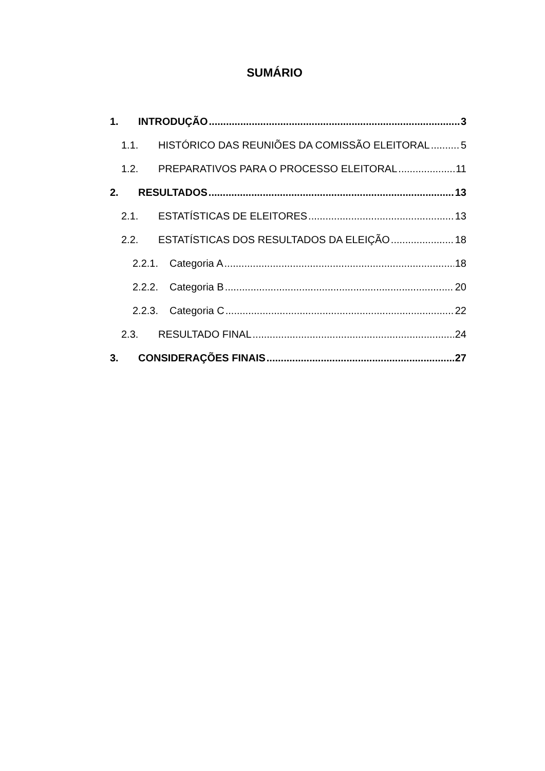SUMÁRIO
1. INTRODUÇÃO 3
1.1. HISTÓRICO DAS REUNIÕES DA COMISSÃO ELEITORAL 5
1.2. PREPARATIVOS PARA O PROCESSO ELEITORAL 11
2. RESULTADOS 13
2.1. ESTATÍSTICAS DE ELEITORES 13
2.2. ESTATÍSTICAS DOS RESULTADOS DA ELEIÇÃO 18
2.2.1. Categoria A 18
2.2.2. Categoria B 20
2.2.3. Categoria C 22
2.3. RESULTADO FINAL 24
3. CONSIDERAÇÕES FINAIS 27